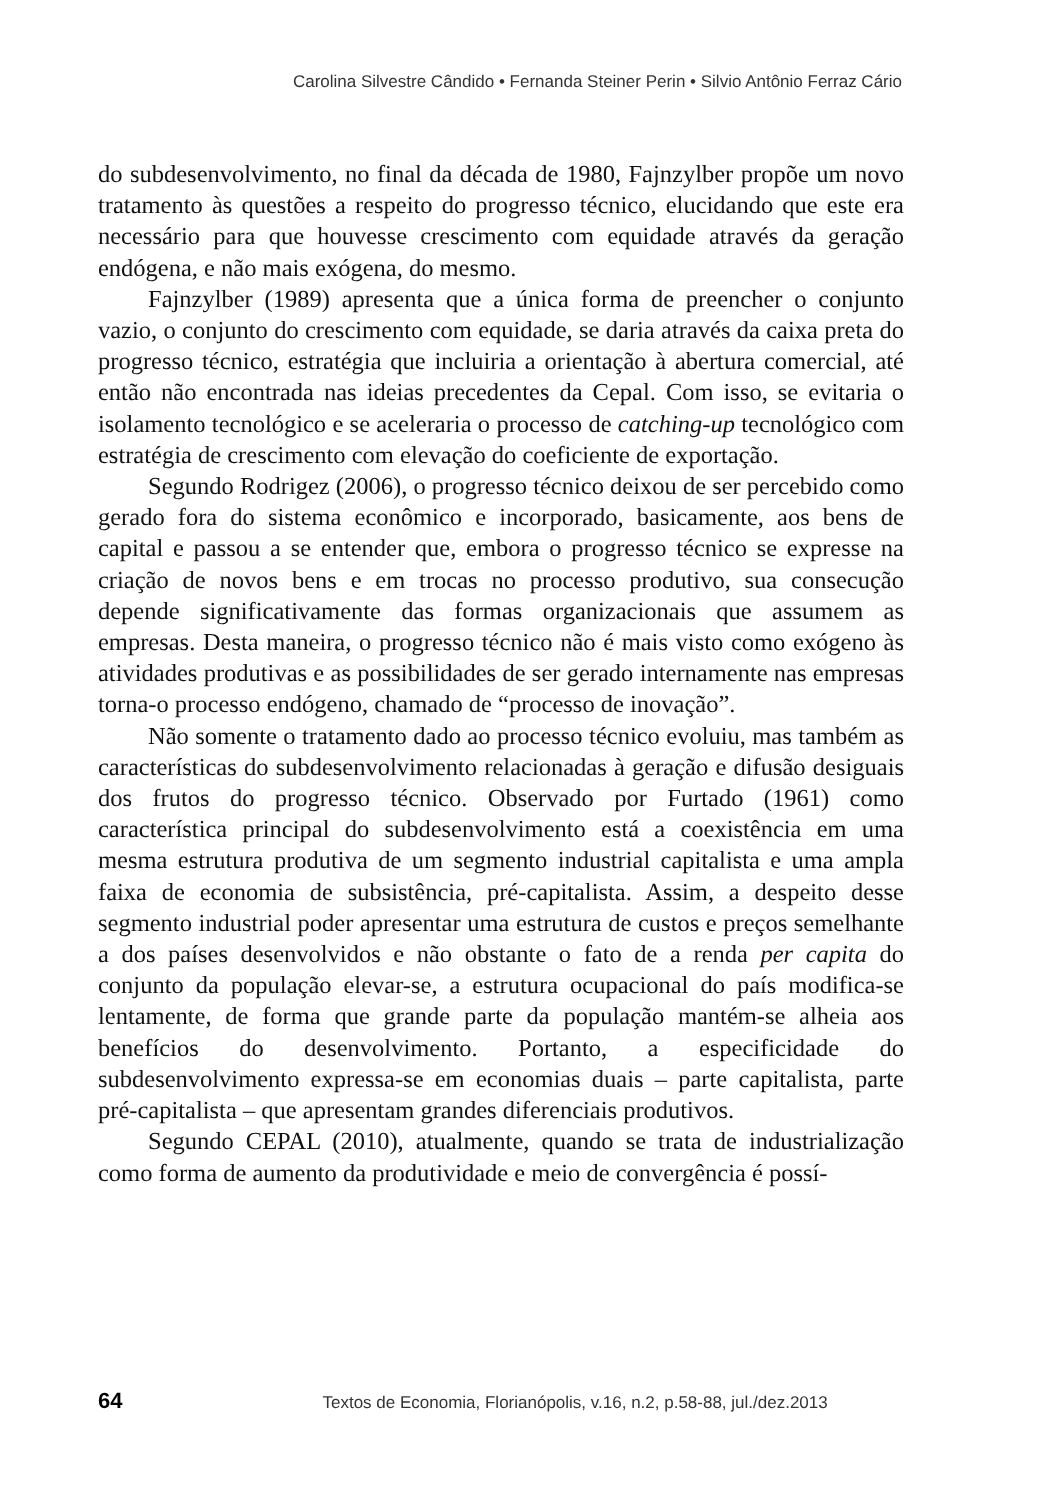Carolina Silvestre Cândido • Fernanda Steiner Perin • Silvio Antônio Ferraz Cário
do subdesenvolvimento, no final da década de 1980, Fajnzylber propõe um novo tratamento às questões a respeito do progresso técnico, elucidando que este era necessário para que houvesse crescimento com equidade através da geração endógena, e não mais exógena, do mesmo.
Fajnzylber (1989) apresenta que a única forma de preencher o conjunto vazio, o conjunto do crescimento com equidade, se daria através da caixa preta do progresso técnico, estratégia que incluiria a orientação à abertura comercial, até então não encontrada nas ideias precedentes da Cepal. Com isso, se evitaria o isolamento tecnológico e se aceleraria o processo de catching-up tecnológico com estratégia de crescimento com elevação do coeficiente de exportação.
Segundo Rodrigez (2006), o progresso técnico deixou de ser percebido como gerado fora do sistema econômico e incorporado, basicamente, aos bens de capital e passou a se entender que, embora o progresso técnico se expresse na criação de novos bens e em trocas no processo produtivo, sua consecução depende significativamente das formas organizacionais que assumem as empresas. Desta maneira, o progresso técnico não é mais visto como exógeno às atividades produtivas e as possibilidades de ser gerado internamente nas empresas torna-o processo endógeno, chamado de “processo de inovação”.
Não somente o tratamento dado ao processo técnico evoluiu, mas também as características do subdesenvolvimento relacionadas à geração e difusão desiguais dos frutos do progresso técnico. Observado por Furtado (1961) como característica principal do subdesenvolvimento está a coexistência em uma mesma estrutura produtiva de um segmento industrial capitalista e uma ampla faixa de economia de subsistência, pré-capitalista. Assim, a despeito desse segmento industrial poder apresentar uma estrutura de custos e preços semelhante a dos países desenvolvidos e não obstante o fato de a renda per capita do conjunto da população elevar-se, a estrutura ocupacional do país modifica-se lentamente, de forma que grande parte da população mantém-se alheia aos benefícios do desenvolvimento. Portanto, a especificidade do subdesenvolvimento expressa-se em economias duais – parte capitalista, parte pré-capitalista – que apresentam grandes diferenciais produtivos.
Segundo CEPAL (2010), atualmente, quando se trata de industrialização como forma de aumento da produtividade e meio de convergência é possí-
64 Textos de Economia, Florianópolis, v.16, n.2, p.58-88, jul./dez.2013